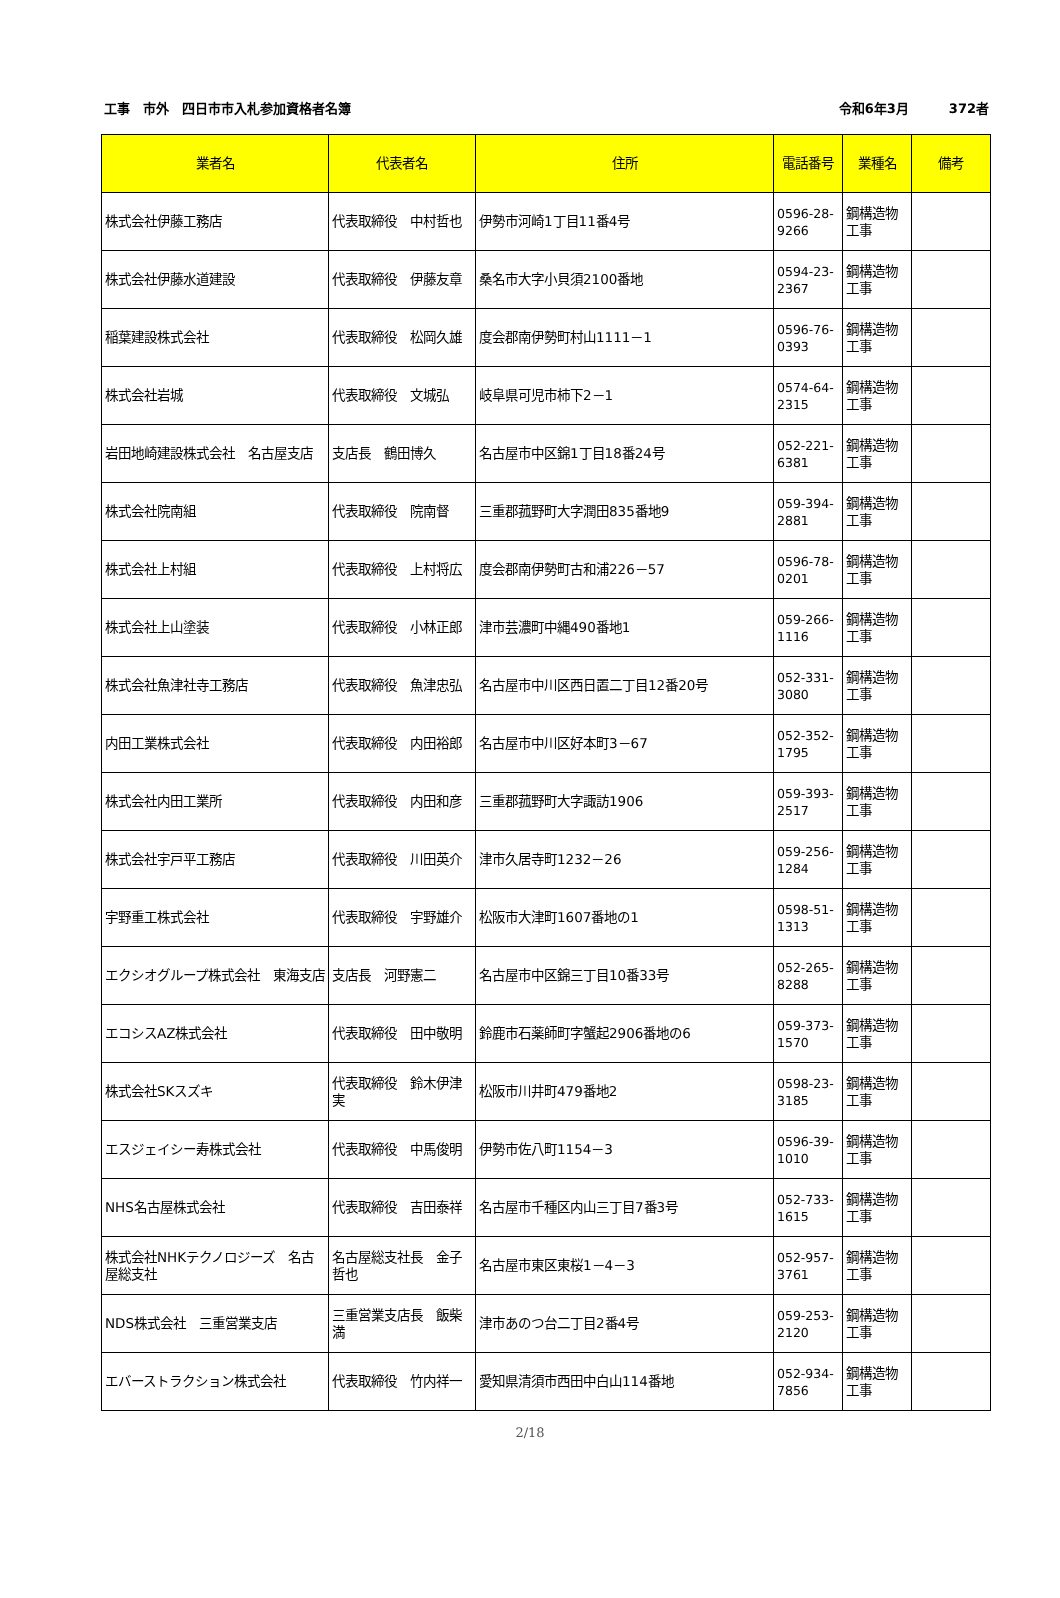工事　市外　四日市市入札参加資格者名簿
令和6年3月 372者
| 業者名 | 代表者名 | 住所 | 電話番号 | 業種名 | 備考 |
| --- | --- | --- | --- | --- | --- |
| 株式会社伊藤工務店 | 代表取締役 中村哲也 | 伊勢市河崎1丁目11番4号 | 0596-28-9266 | 鋼構造物工事 | |
| 株式会社伊藤水道建設 | 代表取締役 伊藤友章 | 桑名市大字小貝須2100番地 | 0594-23-2367 | 鋼構造物工事 | |
| 稲葉建設株式会社 | 代表取締役 松岡久雄 | 度会郡南伊勢町村山1111－1 | 0596-76-0393 | 鋼構造物工事 | |
| 株式会社岩城 | 代表取締役 文城弘 | 岐阜県可児市柿下2－1 | 0574-64-2315 | 鋼構造物工事 | |
| 岩田地崎建設株式会社 名古屋支店 | 支店長 鶴田博久 | 名古屋市中区錦1丁目18番24号 | 052-221-6381 | 鋼構造物工事 | |
| 株式会社院南組 | 代表取締役 院南督 | 三重郡菰野町大字潤田835番地9 | 059-394-2881 | 鋼構造物工事 | |
| 株式会社上村組 | 代表取締役 上村将広 | 度会郡南伊勢町古和浦226－57 | 0596-78-0201 | 鋼構造物工事 | |
| 株式会社上山塗装 | 代表取締役 小林正郎 | 津市芸濃町中縄490番地1 | 059-266-1116 | 鋼構造物工事 | |
| 株式会社魚津社寺工務店 | 代表取締役 魚津忠弘 | 名古屋市中川区西日置二丁目12番20号 | 052-331-3080 | 鋼構造物工事 | |
| 内田工業株式会社 | 代表取締役 内田裕郎 | 名古屋市中川区好本町3－67 | 052-352-1795 | 鋼構造物工事 | |
| 株式会社内田工業所 | 代表取締役 内田和彦 | 三重郡菰野町大字諏訪1906 | 059-393-2517 | 鋼構造物工事 | |
| 株式会社宇戸平工務店 | 代表取締役 川田英介 | 津市久居寺町1232－26 | 059-256-1284 | 鋼構造物工事 | |
| 宇野重工株式会社 | 代表取締役 宇野雄介 | 松阪市大津町1607番地の1 | 0598-51-1313 | 鋼構造物工事 | |
| エクシオグループ株式会社 東海支店 | 支店長 河野憲二 | 名古屋市中区錦三丁目10番33号 | 052-265-8288 | 鋼構造物工事 | |
| エコシスAZ株式会社 | 代表取締役 田中敬明 | 鈴鹿市石薬師町字蟹起2906番地の6 | 059-373-1570 | 鋼構造物工事 | |
| 株式会社SKスズキ | 代表取締役 鈴木伊津実 | 松阪市川井町479番地2 | 0598-23-3185 | 鋼構造物工事 | |
| エスジェイシー寿株式会社 | 代表取締役 中馬俊明 | 伊勢市佐八町1154－3 | 0596-39-1010 | 鋼構造物工事 | |
| NHS名古屋株式会社 | 代表取締役 吉田泰祥 | 名古屋市千種区内山三丁目7番3号 | 052-733-1615 | 鋼構造物工事 | |
| 株式会社NHKテクノロジーズ 名古屋総支社 | 名古屋総支社長 金子哲也 | 名古屋市東区東桜1－4－3 | 052-957-3761 | 鋼構造物工事 | |
| NDS株式会社 三重営業支店 | 三重営業支店長 飯柴満 | 津市あのつ台二丁目2番4号 | 059-253-2120 | 鋼構造物工事 | |
| エバーストラクション株式会社 | 代表取締役 竹内祥一 | 愛知県清須市西田中白山114番地 | 052-934-7856 | 鋼構造物工事 | |
2/18